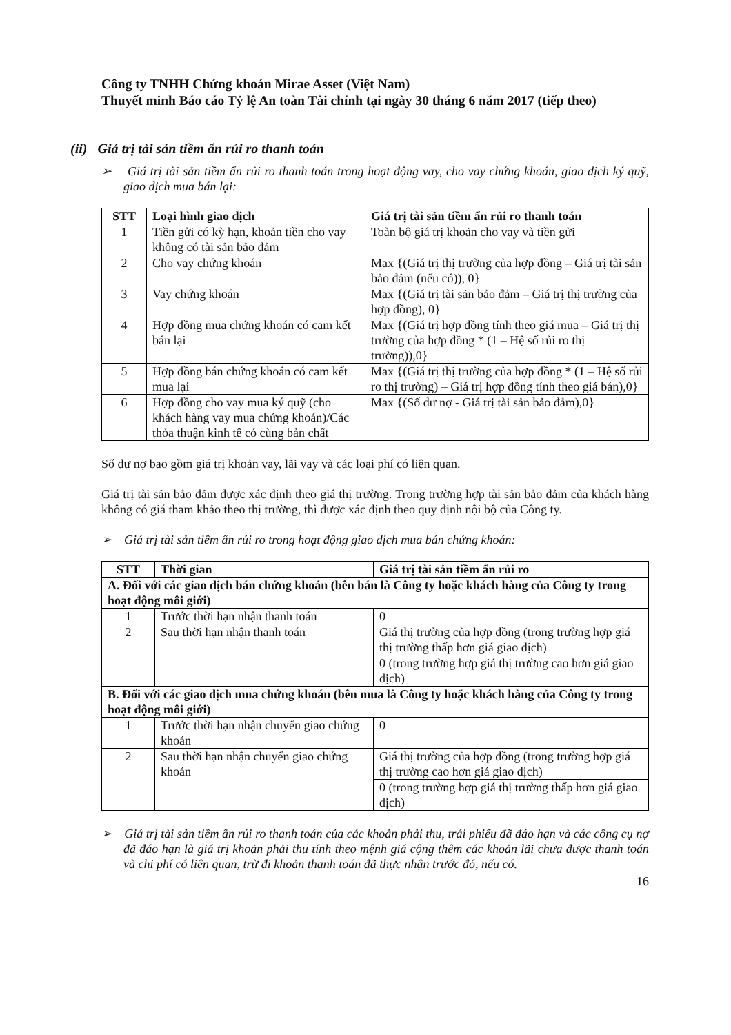Công ty TNHH Chứng khoán Mirae Asset (Việt Nam)
Thuyết minh Báo cáo Tỷ lệ An toàn Tài chính tại ngày 30 tháng 6 năm 2017 (tiếp theo)
(ii) Giá trị tài sản tiềm ẩn rủi ro thanh toán
➢ Giá trị tài sản tiềm ẩn rủi ro thanh toán trong hoạt động vay, cho vay chứng khoán, giao dịch ký quỹ, giao dịch mua bán lại:
| STT | Loại hình giao dịch | Giá trị tài sản tiềm ẩn rủi ro thanh toán |
| --- | --- | --- |
| 1 | Tiền gửi có kỳ hạn, khoản tiền cho vay không có tài sản bảo đảm | Toàn bộ giá trị khoản cho vay và tiền gửi |
| 2 | Cho vay chứng khoán | Max {(Giá trị thị trường của hợp đồng – Giá trị tài sản bảo đảm (nếu có)), 0} |
| 3 | Vay chứng khoán | Max {(Giá trị tài sản bảo đảm – Giá trị thị trường của hợp đồng), 0} |
| 4 | Hợp đồng mua chứng khoán có cam kết bán lại | Max {(Giá trị hợp đồng tính theo giá mua – Giá trị thị trường của hợp đồng * (1 – Hệ số rủi ro thị trường)),0} |
| 5 | Hợp đồng bán chứng khoán có cam kết mua lại | Max {(Giá trị thị trường của hợp đồng * (1 – Hệ số rủi ro thị trường) – Giá trị hợp đồng tính theo giá bán),0} |
| 6 | Hợp đồng cho vay mua ký quỹ (cho khách hàng vay mua chứng khoán)/Các thỏa thuận kinh tế có cùng bản chất | Max {(Số dư nợ - Giá trị tài sản bảo đảm),0} |
Số dư nợ bao gồm giá trị khoản vay, lãi vay và các loại phí có liên quan.
Giá trị tài sản bảo đảm được xác định theo giá thị trường. Trong trường hợp tài sản bảo đảm của khách hàng không có giá tham khảo theo thị trường, thì được xác định theo quy định nội bộ của Công ty.
➢ Giá trị tài sản tiềm ẩn rủi ro trong hoạt động giao dịch mua bán chứng khoán:
| STT | Thời gian | Giá trị tài sản tiềm ẩn rủi ro |
| --- | --- | --- |
| A. Đối với các giao dịch bán chứng khoán (bên bán là Công ty hoặc khách hàng của Công ty trong hoạt động môi giới) | | |
| 1 | Trước thời hạn nhận thanh toán | 0 |
| 2 | Sau thời hạn nhận thanh toán | Giá thị trường của hợp đồng (trong trường hợp giá thị trường thấp hơn giá giao dịch) |
| | | 0 (trong trường hợp giá thị trường cao hơn giá giao dịch) |
| B. Đối với các giao dịch mua chứng khoán (bên mua là Công ty hoặc khách hàng của Công ty trong hoạt động môi giới) | | |
| 1 | Trước thời hạn nhận chuyển giao chứng khoán | 0 |
| 2 | Sau thời hạn nhận chuyển giao chứng khoán | Giá thị trường của hợp đồng (trong trường hợp giá thị trường cao hơn giá giao dịch) |
| | | 0 (trong trường hợp giá thị trường thấp hơn giá giao dịch) |
➢ Giá trị tài sản tiềm ẩn rủi ro thanh toán của các khoản phải thu, trái phiếu đã đáo hạn và các công cụ nợ đã đáo hạn là giá trị khoản phải thu tính theo mệnh giá cộng thêm các khoản lãi chưa được thanh toán và chi phí có liên quan, trừ đi khoản thanh toán đã thực nhận trước đó, nếu có.
16